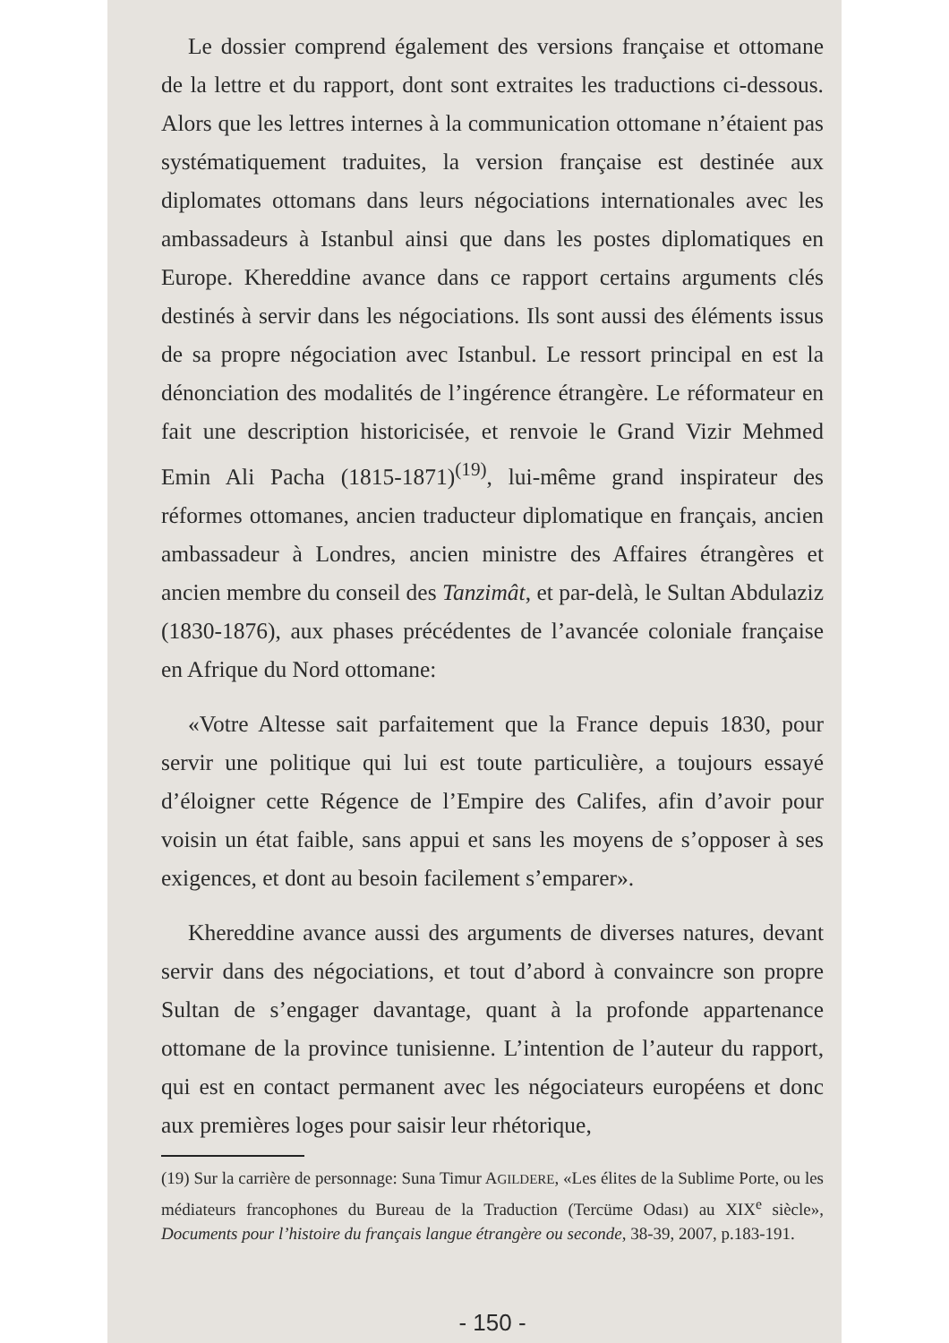Le dossier comprend également des versions française et ottomane de la lettre et du rapport, dont sont extraites les traductions ci-dessous. Alors que les lettres internes à la communication ottomane n’étaient pas systématiquement traduites, la version française est destinée aux diplomates ottomans dans leurs négociations internationales avec les ambassadeurs à Istanbul ainsi que dans les postes diplomatiques en Europe. Khereddine avance dans ce rapport certains arguments clés destinés à servir dans les négociations. Ils sont aussi des éléments issus de sa propre négociation avec Istanbul. Le ressort principal en est la dénonciation des modalités de l’ingérence étrangère. Le réformateur en fait une description historicisée, et renvoie le Grand Vizir Mehmed Emin Ali Pacha (1815-1871)<sup>(19)</sup>, lui-même grand inspirateur des réformes ottomanes, ancien traducteur diplomatique en français, ancien ambassadeur à Londres, ancien ministre des Affaires étrangères et ancien membre du conseil des Tanzimât, et par-delà, le Sultan Abdulaziz (1830-1876), aux phases précédentes de l’avancée coloniale française en Afrique du Nord ottomane:
«Votre Altesse sait parfaitement que la France depuis 1830, pour servir une politique qui lui est toute particulière, a toujours essayé d’éloigner cette Régence de l’Empire des Califes, afin d’avoir pour voisin un état faible, sans appui et sans les moyens de s’opposer à ses exigences, et dont au besoin facilement s’emparer».
Khereddine avance aussi des arguments de diverses natures, devant servir dans des négociations, et tout d’abord à convaincre son propre Sultan de s’engager davantage, quant à la profonde appartenance ottomane de la province tunisienne. L’intention de l’auteur du rapport, qui est en contact permanent avec les négociateurs européens et donc aux premières loges pour saisir leur rhétorique,
(19) Sur la carrière de personnage: Suna Timur AGILDERE, «Les élites de la Sublime Porte, ou les médiateurs francophones du Bureau de la Traduction (Tercüme Odası) au XIX<sup>e</sup> siècle», Documents pour l’histoire du français langue étrangère ou seconde, 38-39, 2007, p.183-191.
- 150 -